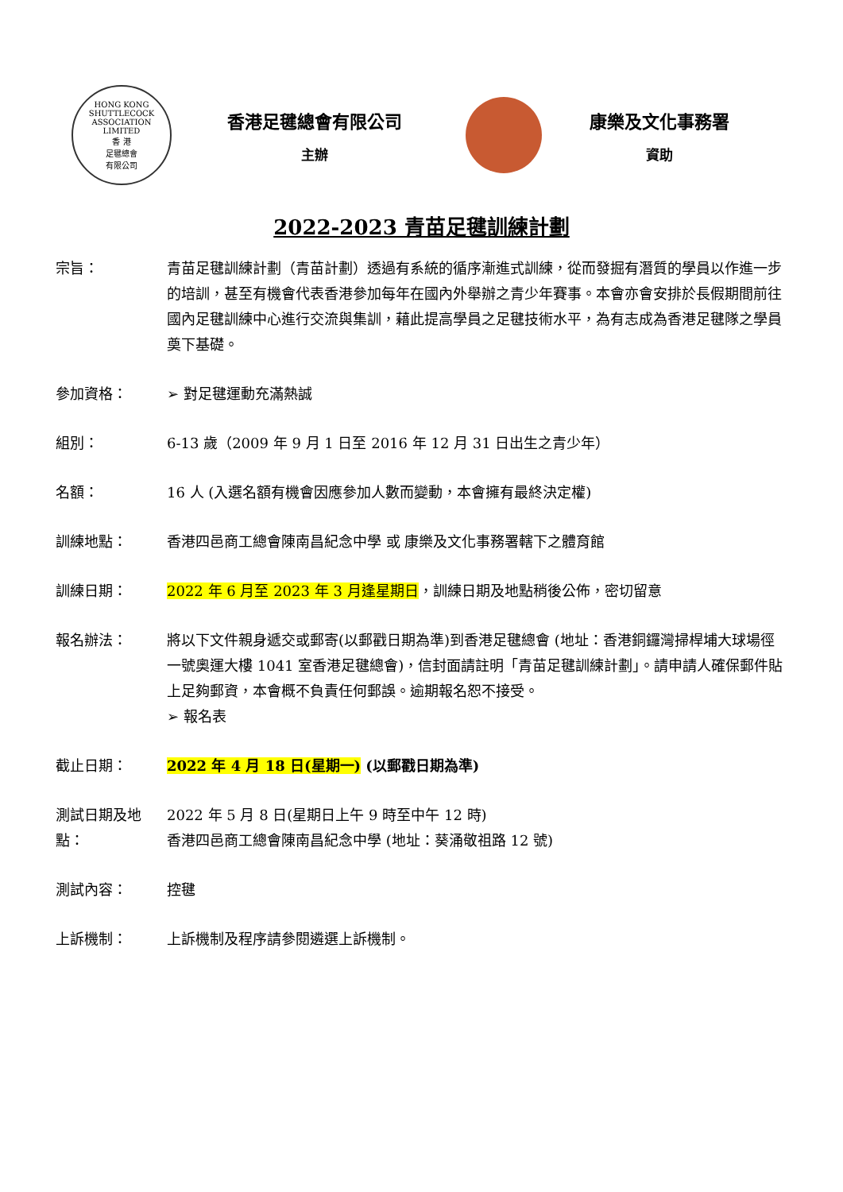HONG KONG SHUTTLECOCK ASSOCIATION LIMITED
香 港
足毽總會
有限公司
香港足毽總會有限公司
主辦
康樂及文化事務署
資助
2022-2023 青苗足毽訓練計劃
宗旨： 青苗足毽訓練計劃（青苗計劃）透過有系統的循序漸進式訓練，從而發掘有潛質的學員以作進一步的培訓，甚至有機會代表香港參加每年在國內外舉辦之青少年賽事。本會亦會安排於長假期間前往國內足毽訓練中心進行交流與集訓，藉此提高學員之足毽技術水平，為有志成為香港足毽隊之學員奠下基礎。
參加資格： ➢ 對足毽運動充滿熱誠
組別： 6-13 歲（2009 年 9 月 1 日至 2016 年 12 月 31 日出生之青少年）
名額： 16 人 (入選名額有機會因應參加人數而變動，本會擁有最終決定權)
訓練地點： 香港四邑商工總會陳南昌紀念中學 或 康樂及文化事務署轄下之體育館
訓練日期： 2022 年 6 月至 2023 年 3 月逢星期日，訓練日期及地點稍後公佈，密切留意
報名辦法： 將以下文件親身遞交或郵寄(以郵戳日期為準)到香港足毽總會 (地址：香港銅鑼灣掃桿埔大球場徑一號奧運大樓 1041 室香港足毽總會)，信封面請註明「青苗足毽訓練計劃」。請申請人確保郵件貼上足夠郵資，本會概不負責任何郵誤。逾期報名恕不接受。
➢ 報名表
截止日期： 2022 年 4 月 18 日(星期一) (以郵戳日期為準)
測試日期及地點：
2022 年 5 月 8 日(星期日上午 9 時至中午 12 時)
香港四邑商工總會陳南昌紀念中學 (地址：葵涌敬祖路 12 號)
測試內容： 控毽
上訴機制： 上訴機制及程序請參閱遴選上訴機制。